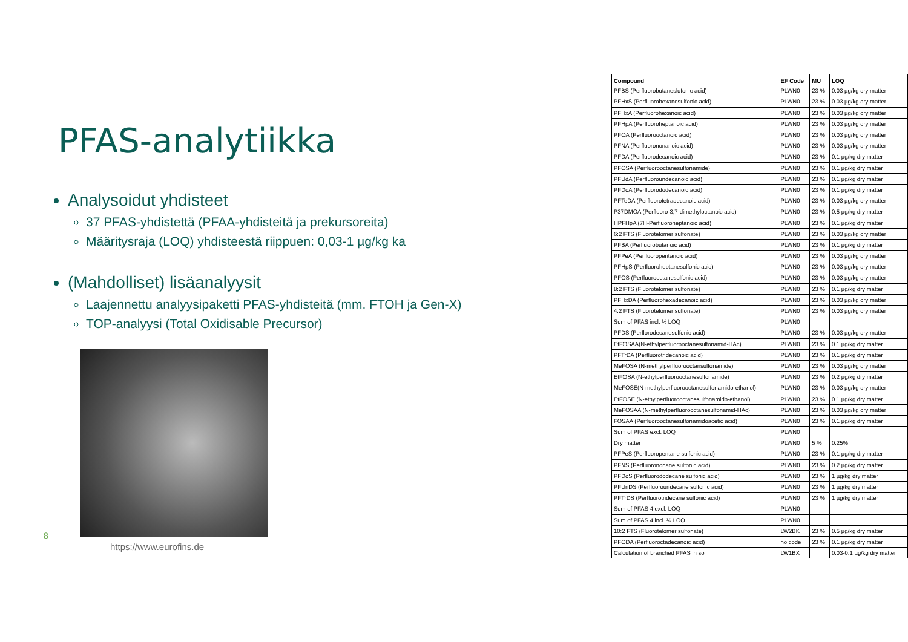PFAS-analytiikka
Analysoidut yhdisteet
37 PFAS-yhdistettä (PFAA-yhdisteitä ja prekursoreita)
Määritysraja (LOQ) yhdisteestä riippuen: 0,03-1 µg/kg ka
(Mahdolliset) lisäanalyysit
Laajennettu analyysipaketti PFAS-yhdisteitä (mm. FTOH ja Gen-X)
TOP-analyysi (Total Oxidisable Precursor)
8
https://www.eurofins.de
| Compound | EF Code | MU | LOQ |
| --- | --- | --- | --- |
| PFBS (Perfluorobutaneslufonic acid) | PLWN0 | 23 % | 0.03 µg/kg dry matter |
| PFHxS (Perfluorohexanesulfonic acid) | PLWN0 | 23 % | 0.03 µg/kg dry matter |
| PFHxA (Perfluorohexanoic acid) | PLWN0 | 23 % | 0.03 µg/kg dry matter |
| PFHpA (Perfluoroheptanoic acid) | PLWN0 | 23 % | 0.03 µg/kg dry matter |
| PFOA (Perfluorooctanoic acid) | PLWN0 | 23 % | 0.03 µg/kg dry matter |
| PFNA (Perfluorononanoic acid) | PLWN0 | 23 % | 0.03 µg/kg dry matter |
| PFDA (Perfluorodecanoic acid) | PLWN0 | 23 % | 0.1 µg/kg dry matter |
| PFOSA (Perfluorooctanesulfonamide) | PLWN0 | 23 % | 0.1 µg/kg dry matter |
| PFUdA (Perfluoroundecanoic acid) | PLWN0 | 23 % | 0.1 µg/kg dry matter |
| PFDoA (Perfluorododecanoic acid) | PLWN0 | 23 % | 0.1 µg/kg dry matter |
| PFTeDA (Perfluorotetradecanoic acid) | PLWN0 | 23 % | 0.03 µg/kg dry matter |
| P37DMOA (Perfluoro-3,7-dimethyloctanoic acid) | PLWN0 | 23 % | 0.5 µg/kg dry matter |
| HPFHpA (7H-Perfluoroheptanoic acid) | PLWN0 | 23 % | 0.1 µg/kg dry matter |
| 6:2 FTS (Fluorotelomer sulfonate) | PLWN0 | 23 % | 0.03 µg/kg dry matter |
| PFBA (Perfluorobutanoic acid) | PLWN0 | 23 % | 0.1 µg/kg dry matter |
| PFPeA (Perfluoropentanoic acid) | PLWN0 | 23 % | 0.03 µg/kg dry matter |
| PFHpS (Perfluoroheptanesulfonic acid) | PLWN0 | 23 % | 0.03 µg/kg dry matter |
| PFOS (Perfluorooctanesulfonic acid) | PLWN0 | 23 % | 0.03 µg/kg dry matter |
| 8:2 FTS (Fluorotelomer sulfonate) | PLWN0 | 23 % | 0.1 µg/kg dry matter |
| PFHxDA (Perfluorohexadecanoic acid) | PLWN0 | 23 % | 0.03 µg/kg dry matter |
| 4:2 FTS (Fluorotelomer sulfonate) | PLWN0 | 23 % | 0.03 µg/kg dry matter |
| Sum of PFAS incl. ½ LOQ | PLWN0 | | |
| PFDS (Perflorodecanesulfonic acid) | PLWN0 | 23 % | 0.03 µg/kg dry matter |
| EtFOSAA(N-ethylperfluorooctanesulfonamid-HAc) | PLWN0 | 23 % | 0.1 µg/kg dry matter |
| PFTrDA (Perfluorotridecanoic acid) | PLWN0 | 23 % | 0.1 µg/kg dry matter |
| MeFOSA (N-methylperfluorooctansulfonamide) | PLWN0 | 23 % | 0.03 µg/kg dry matter |
| EtFOSA (N-ethylperfluorooctanesulfonamide) | PLWN0 | 23 % | 0.2 µg/kg dry matter |
| MeFOSE(N-methylperfluorooctanesulfonamido-ethanol) | PLWN0 | 23 % | 0.03 µg/kg dry matter |
| EtFOSE (N-ethylperfluorooctanesulfonamido-ethanol) | PLWN0 | 23 % | 0.1 µg/kg dry matter |
| MeFOSAA (N-methylperfluorooctanesulfonamid-HAc) | PLWN0 | 23 % | 0.03 µg/kg dry matter |
| FOSAA (Perfluorooctanesulfonamidoacetic acid) | PLWN0 | 23 % | 0.1 µg/kg dry matter |
| Sum of PFAS excl. LOQ | PLWN0 | | |
| Dry matter | PLWN0 | 5 % | 0.25% |
| PFPeS (Perfluoropentane sulfonic acid) | PLWN0 | 23 % | 0.1 µg/kg dry matter |
| PFNS (Perfluorononane sulfonic acid) | PLWN0 | 23 % | 0.2 µg/kg dry matter |
| PFDoS (Perfluorododecane sulfonic acid) | PLWN0 | 23 % | 1 µg/kg dry matter |
| PFUnDS (Perfluoroundecane sulfonic acid) | PLWN0 | 23 % | 1 µg/kg dry matter |
| PFTrDS (Perfluorotridecane sulfonic acid) | PLWN0 | 23 % | 1 µg/kg dry matter |
| Sum of PFAS 4 excl. LOQ | PLWN0 | | |
| Sum of PFAS 4 incl. ½ LOQ | PLWN0 | | |
| 10:2 FTS (Fluorotelomer sulfonate) | LW2BK | 23 % | 0.5 µg/kg dry matter |
| PFODA (Perfluoroctadecanoic acid) | no code | 23 % | 0.1 µg/kg dry matter |
| Calculation of branched PFAS in soil | LW1BX | | 0.03-0.1 µg/kg dry matter |